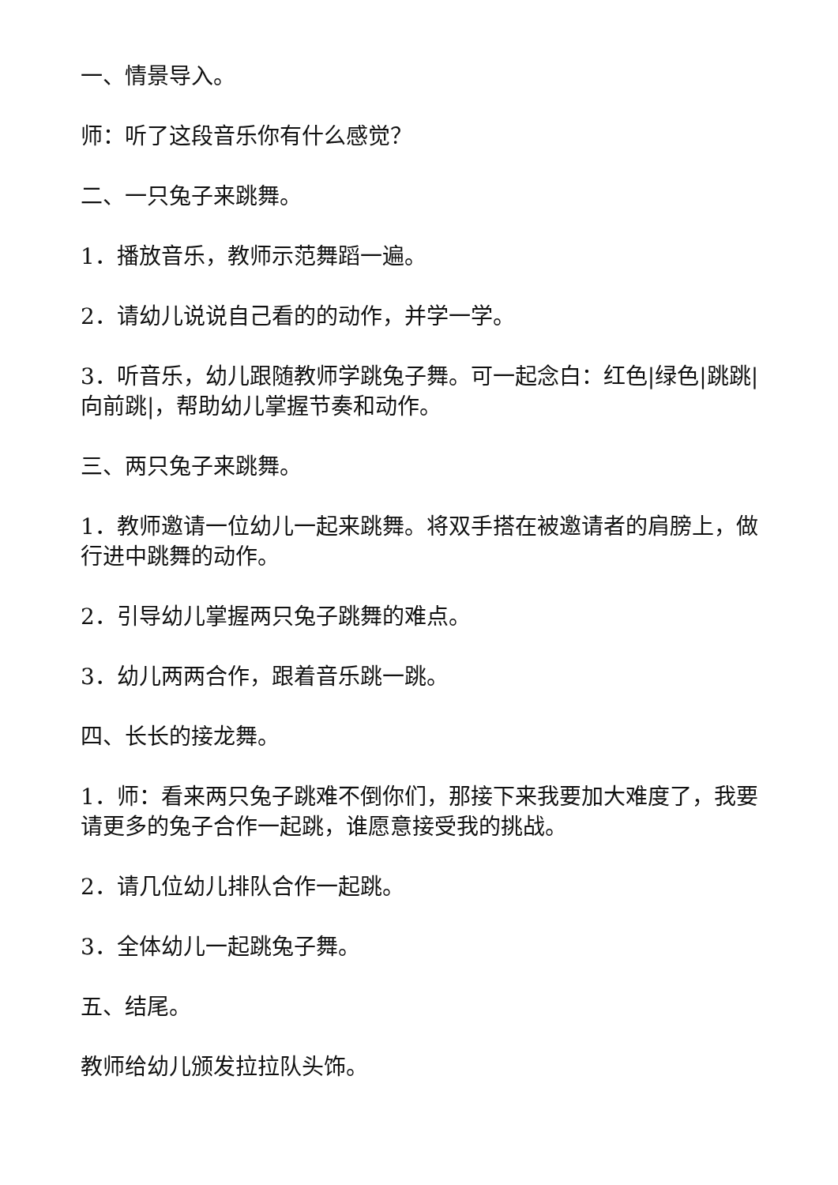一、情景导入。
师：听了这段音乐你有什么感觉？
二、一只兔子来跳舞。
1．播放音乐，教师示范舞蹈一遍。
2．请幼儿说说自己看的的动作，并学一学。
3．听音乐，幼儿跟随教师学跳兔子舞。可一起念白：红色|绿色|跳跳|向前跳|，帮助幼儿掌握节奏和动作。
三、两只兔子来跳舞。
1．教师邀请一位幼儿一起来跳舞。将双手搭在被邀请者的肩膀上，做行进中跳舞的动作。
2．引导幼儿掌握两只兔子跳舞的难点。
3．幼儿两两合作，跟着音乐跳一跳。
四、长长的接龙舞。
1．师：看来两只兔子跳难不倒你们，那接下来我要加大难度了，我要请更多的兔子合作一起跳，谁愿意接受我的挑战。
2．请几位幼儿排队合作一起跳。
3．全体幼儿一起跳兔子舞。
五、结尾。
教师给幼儿颁发拉拉队头饰。